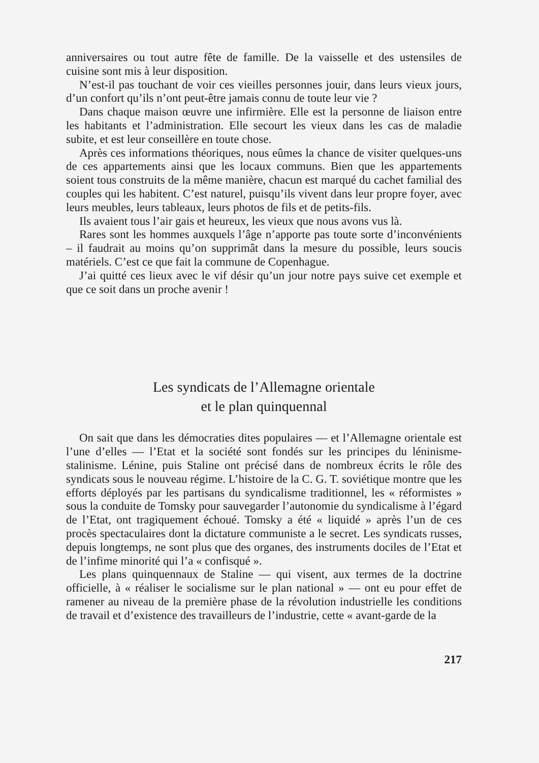anniversaires ou tout autre fête de famille. De la vaisselle et des ustensiles de cuisine sont mis à leur disposition.
N’est-il pas touchant de voir ces vieilles personnes jouir, dans leurs vieux jours, d’un confort qu’ils n’ont peut-être jamais connu de toute leur vie ?
Dans chaque maison œuvre une infirmière. Elle est la personne de liaison entre les habitants et l’administration. Elle secourt les vieux dans les cas de maladie subite, et est leur conseillère en toute chose.
Après ces informations théoriques, nous eûmes la chance de visiter quelques-uns de ces appartements ainsi que les locaux communs. Bien que les appartements soient tous construits de la même manière, chacun est marqué du cachet familial des couples qui les habitent. C’est naturel, puisqu’ils vivent dans leur propre foyer, avec leurs meubles, leurs tableaux, leurs photos de fils et de petits-fils.
Ils avaient tous l’air gais et heureux, les vieux que nous avons vus là.
Rares sont les hommes auxquels l’âge n’apporte pas toute sorte d’inconvénients – il faudrait au moins qu’on supprimât dans la mesure du possible, leurs soucis matériels. C’est ce que fait la commune de Copenhague.
J’ai quitté ces lieux avec le vif désir qu’un jour notre pays suive cet exemple et que ce soit dans un proche avenir !
Les syndicats de l’Allemagne orientale
et le plan quinquennal
On sait que dans les démocraties dites populaires — et l’Allemagne orientale est l’une d’elles — l’Etat et la société sont fondés sur les principes du léninisme-stalinisme. Lénine, puis Staline ont précisé dans de nombreux écrits le rôle des syndicats sous le nouveau régime. L’histoire de la C. G. T. soviétique montre que les efforts déployés par les partisans du syndicalisme traditionnel, les « réformistes » sous la conduite de Tomsky pour sauvegarder l’autonomie du syndicalisme à l’égard de l’Etat, ont tragiquement échoué. Tomsky a été « liquidé » après l’un de ces procès spectaculaires dont la dictature communiste a le secret. Les syndicats russes, depuis longtemps, ne sont plus que des organes, des instruments dociles de l’Etat et de l’infime minorité qui l’a « confisqué ».
Les plans quinquennaux de Staline — qui visent, aux termes de la doctrine officielle, à « réaliser le socialisme sur le plan national » — ont eu pour effet de ramener au niveau de la première phase de la révolution industrielle les conditions de travail et d’existence des travailleurs de l’industrie, cette « avant-garde de la
217